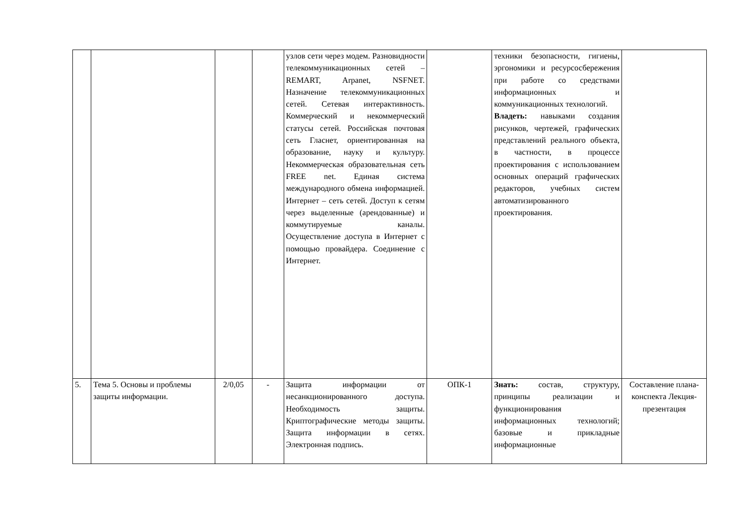| | | | | узлов сети через модем. Разновидности телекоммуникационных сетей – REMART, Arpanet, NSFNET. Назначение телекоммуникационных сетей. Сетевая интерактивность. Коммерческий и некоммерческий статусы сетей. Российская почтовая сеть Гласнет, ориентированная на образование, науку и культуру. Некоммерческая образовательная сеть FREE net. Единая система международного обмена информацией. Интернет – сеть сетей. Доступ к сетям через выделенные (арендованные) и коммутируемые каналы. Осуществление доступа в Интернет с помощью провайдера. Соединение с Интернет. | | техники безопасности, гигиены, эргономики и ресурсосбережения при работе со средствами информационных и коммуникационных технологий. Владеть: навыками создания рисунков, чертежей, графических представлений реального объекта, в частности, в процессе проектирования с использованием основных операций графических редакторов, учебных систем автоматизированного проектирования. | |
| 5. | Тема 5. Основы и проблемы защиты информации. | 2/0,05 | - | Защита информации от несанкционированного доступа. Необходимость защиты. Криптографические методы защиты. Защита информации в сетях. Электронная подпись. | ОПК-1 | Знать: состав, структуру, принципы реализации и функционирования информационных технологий; базовые и прикладные информационные | Составление плана-конспекта Лекция-презентация |